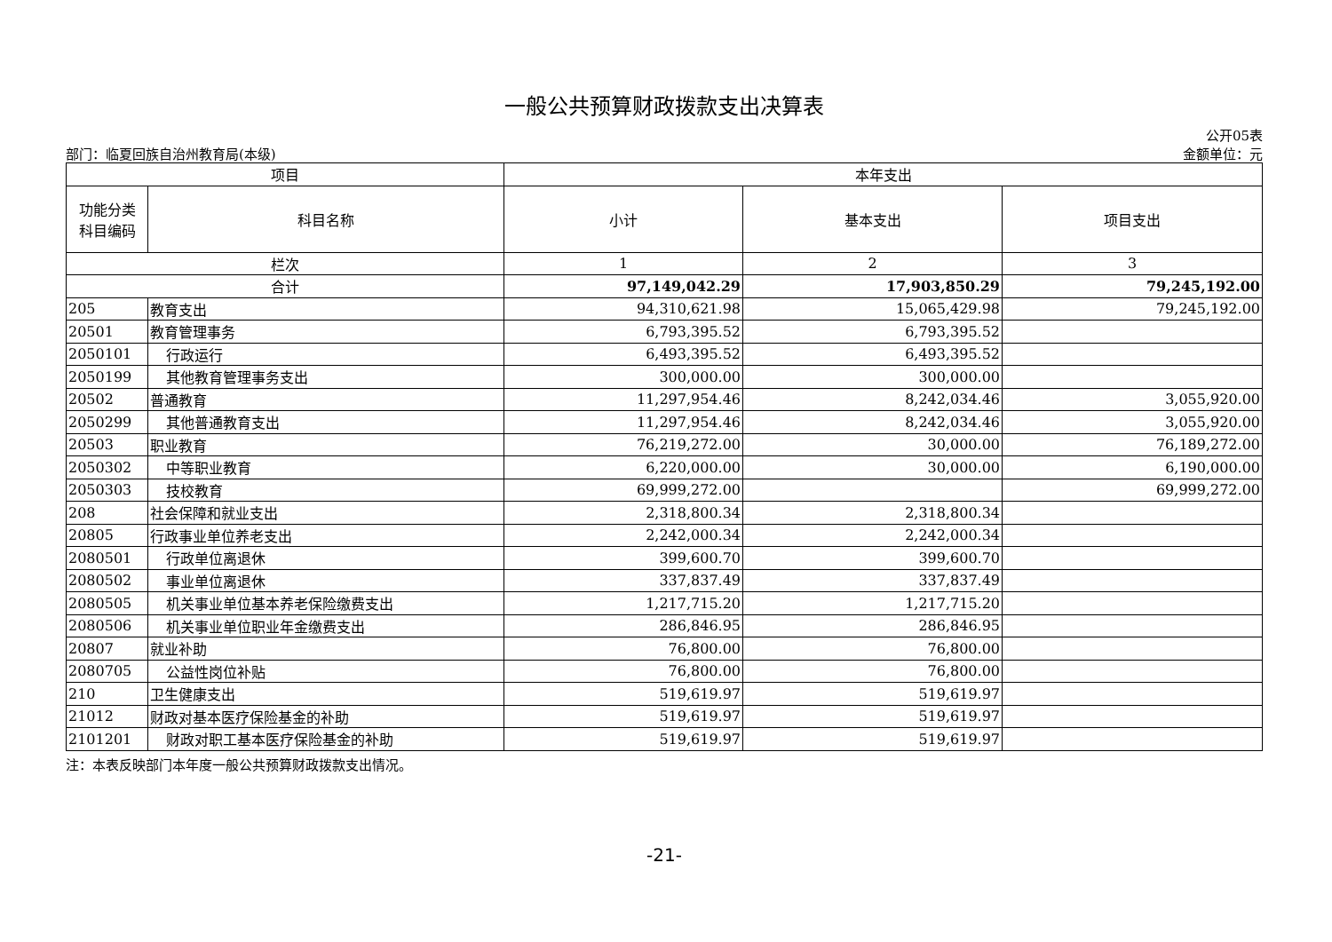一般公共预算财政拨款支出决算表
公开05表
部门：临夏回族自治州教育局(本级) 金额单位：元
| 项目 | | 本年支出 | | |
| --- | --- | --- | --- | --- |
| 功能分类 科目编码 | 科目名称 | 小计 | 基本支出 | 项目支出 |
| 栏次 | | 1 | 2 | 3 |
| 合计 | | 97,149,042.29 | 17,903,850.29 | 79,245,192.00 |
| 205 | 教育支出 | 94,310,621.98 | 15,065,429.98 | 79,245,192.00 |
| 20501 | 教育管理事务 | 6,793,395.52 | 6,793,395.52 | |
| 2050101 | 行政运行 | 6,493,395.52 | 6,493,395.52 | |
| 2050199 | 其他教育管理事务支出 | 300,000.00 | 300,000.00 | |
| 20502 | 普通教育 | 11,297,954.46 | 8,242,034.46 | 3,055,920.00 |
| 2050299 | 其他普通教育支出 | 11,297,954.46 | 8,242,034.46 | 3,055,920.00 |
| 20503 | 职业教育 | 76,219,272.00 | 30,000.00 | 76,189,272.00 |
| 2050302 | 中等职业教育 | 6,220,000.00 | 30,000.00 | 6,190,000.00 |
| 2050303 | 技校教育 | 69,999,272.00 | | 69,999,272.00 |
| 208 | 社会保障和就业支出 | 2,318,800.34 | 2,318,800.34 | |
| 20805 | 行政事业单位养老支出 | 2,242,000.34 | 2,242,000.34 | |
| 2080501 | 行政单位离退休 | 399,600.70 | 399,600.70 | |
| 2080502 | 事业单位离退休 | 337,837.49 | 337,837.49 | |
| 2080505 | 机关事业单位基本养老保险缴费支出 | 1,217,715.20 | 1,217,715.20 | |
| 2080506 | 机关事业单位职业年金缴费支出 | 286,846.95 | 286,846.95 | |
| 20807 | 就业补助 | 76,800.00 | 76,800.00 | |
| 2080705 | 公益性岗位补贴 | 76,800.00 | 76,800.00 | |
| 210 | 卫生健康支出 | 519,619.97 | 519,619.97 | |
| 21012 | 财政对基本医疗保险基金的补助 | 519,619.97 | 519,619.97 | |
| 2101201 | 财政对职工基本医疗保险基金的补助 | 519,619.97 | 519,619.97 | |
注：本表反映部门本年度一般公共预算财政拨款支出情况。
-21-